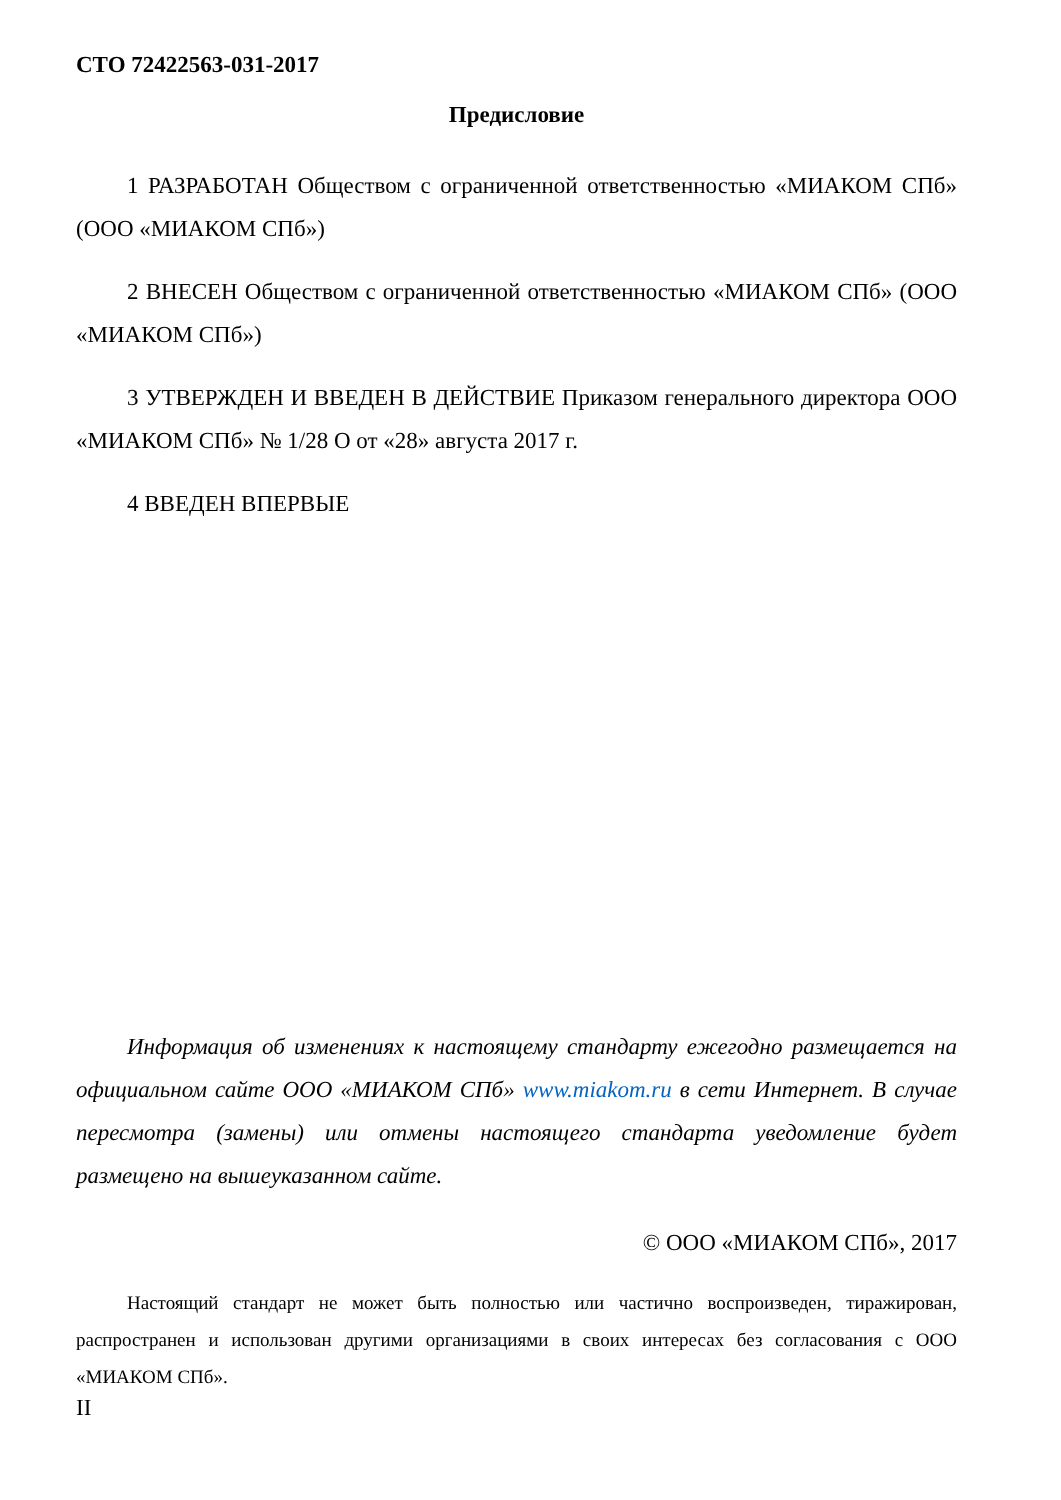СТО 72422563-031-2017
Предисловие
1 РАЗРАБОТАН Обществом с ограниченной ответственностью «МИАКОМ СПб» (ООО «МИАКОМ СПб»)
2 ВНЕСЕН Обществом с ограниченной ответственностью «МИАКОМ СПб» (ООО «МИАКОМ СПб»)
3 УТВЕРЖДЕН И ВВЕДЕН В ДЕЙСТВИЕ Приказом генерального директора ООО «МИАКОМ СПб» № 1/28 О от «28» августа 2017 г.
4 ВВЕДЕН ВПЕРВЫЕ
Информация об изменениях к настоящему стандарту ежегодно размещается на официальном сайте ООО «МИАКОМ СПб» www.miakom.ru в сети Интернет. В случае пересмотра (замены) или отмены настоящего стандарта уведомление будет размещено на вышеуказанном сайте.
© ООО «МИАКОМ СПб», 2017
Настоящий стандарт не может быть полностью или частично воспроизведен, тиражирован, распространен и использован другими организациями в своих интересах без согласования с ООО «МИАКОМ СПб».
II